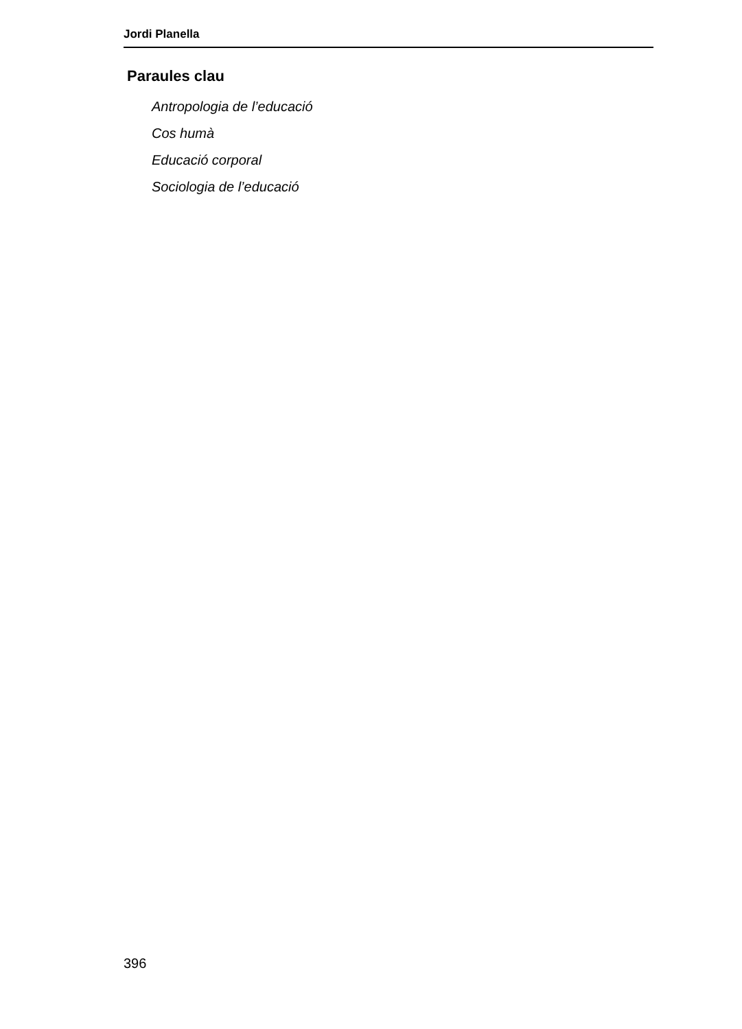Jordi Planella
Paraules clau
Antropologia de l’educació
Cos humà
Educació corporal
Sociologia de l’educació
396